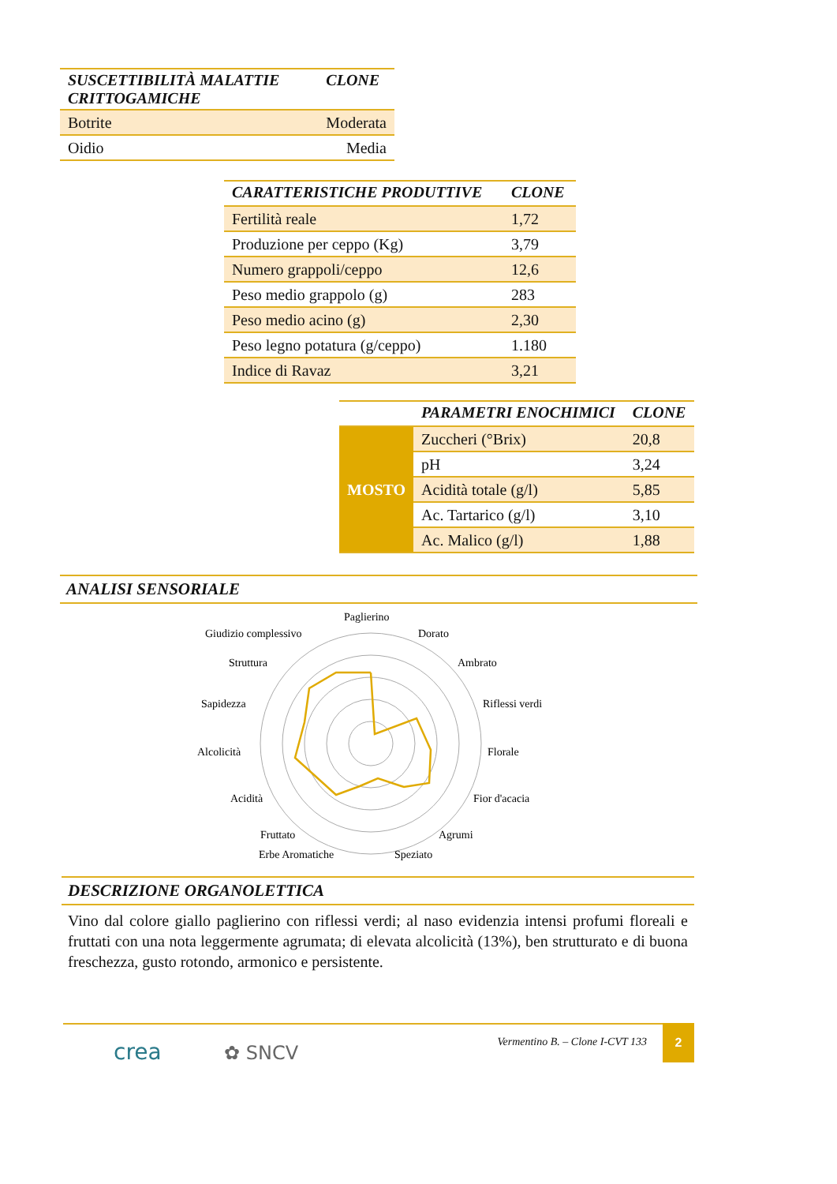| SUSCETTIBILITÀ MALATTIE CRITTOGAMICHE | CLONE |
| --- | --- |
| Botrite | Moderata |
| Oidio | Media |
| CARATTERISTICHE PRODUTTIVE | CLONE |
| --- | --- |
| Fertilità reale | 1,72 |
| Produzione per ceppo (Kg) | 3,79 |
| Numero grappoli/ceppo | 12,6 |
| Peso medio grappolo (g) | 283 |
| Peso medio acino (g) | 2,30 |
| Peso legno potatura (g/ceppo) | 1.180 |
| Indice di Ravaz | 3,21 |
| | PARAMETRI ENOCHIMICI | CLONE |
| --- | --- | --- |
| MOSTO | Zuccheri (°Brix) | 20,8 |
| | pH | 3,24 |
| | Acidità totale (g/l) | 5,85 |
| | Ac. Tartarico (g/l) | 3,10 |
| | Ac. Malico (g/l) | 1,88 |
ANALISI SENSORIALE
Paglierino
Dorato
Ambrato
Riflessi verdi
Florale
Fior d'acacia
Agrumi
Speziato
Erbe Aromatiche
Fruttato
Acidità
Alcolicità
Sapidezza
Struttura
Giudizio complessivo
DESCRIZIONE ORGANOLETTICA
Vino dal colore giallo paglierino con riflessi verdi; al naso evidenzia intensi profumi floreali e fruttati con una nota leggermente agrumata; di elevata alcolicità (13%), ben strutturato e di buona freschezza, gusto rotondo, armonico e persistente.
crea ✿ SNCV Vermentino B. – Clone I-CVT 133
2